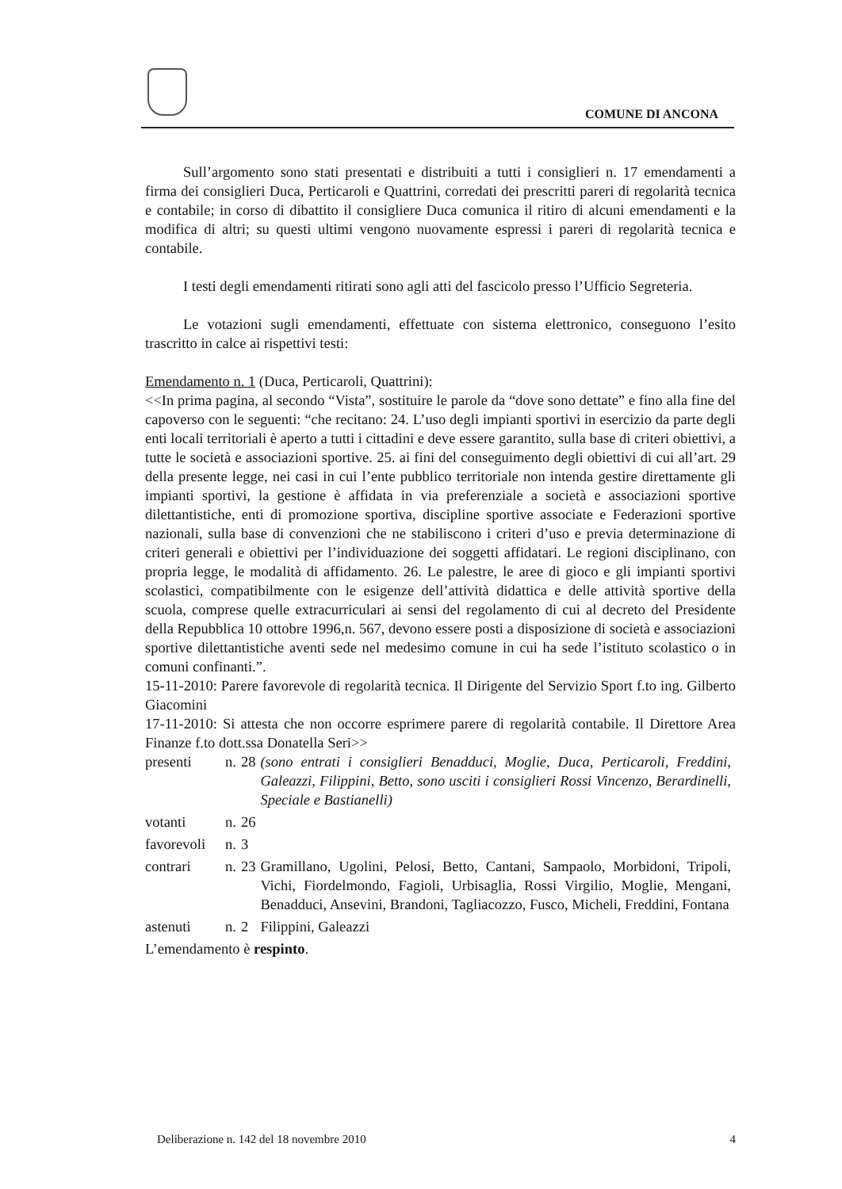COMUNE DI ANCONA
Sull’argomento sono stati presentati e distribuiti a tutti i consiglieri n. 17 emendamenti a firma dei consiglieri Duca, Perticaroli e Quattrini, corredati dei prescritti pareri di regolarità tecnica e contabile; in corso di dibattito il consigliere Duca comunica il ritiro di alcuni emendamenti e la modifica di altri; su questi ultimi vengono nuovamente espressi i pareri di regolarità tecnica e contabile.
I testi degli emendamenti ritirati sono agli atti del fascicolo presso l’Ufficio Segreteria.
Le votazioni sugli emendamenti, effettuate con sistema elettronico, conseguono l’esito trascritto in calce ai rispettivi testi:
Emendamento n. 1 (Duca, Perticaroli, Quattrini):
<<In prima pagina, al secondo “Vista”, sostituire le parole da “dove sono dettate” e fino alla fine del capoverso con le seguenti: “che recitano: 24. L’uso degli impianti sportivi in esercizio da parte degli enti locali territoriali è aperto a tutti i cittadini e deve essere garantito, sulla base di criteri obiettivi, a tutte le società e associazioni sportive. 25. ai fini del conseguimento degli obiettivi di cui all’art. 29 della presente legge, nei casi in cui l’ente pubblico territoriale non intenda gestire direttamente gli impianti sportivi, la gestione è affidata in via preferenziale a società e associazioni sportive dilettantistiche, enti di promozione sportiva, discipline sportive associate e Federazioni sportive nazionali, sulla base di convenzioni che ne stabiliscono i criteri d’uso e previa determinazione di criteri generali e obiettivi per l’individuazione dei soggetti affidatari. Le regioni disciplinano, con propria legge, le modalità di affidamento. 26. Le palestre, le aree di gioco e gli impianti sportivi scolastici, compatibilmente con le esigenze dell’attività didattica e delle attività sportive della scuola, comprese quelle extracurriculari ai sensi del regolamento di cui al decreto del Presidente della Repubblica 10 ottobre 1996,n. 567, devono essere posti a disposizione di società e associazioni sportive dilettantistiche aventi sede nel medesimo comune in cui ha sede l’istituto scolastico o in comuni confinanti.”.
15-11-2010: Parere favorevole di regolarità tecnica. Il Dirigente del Servizio Sport f.to ing. Gilberto Giacomini
17-11-2010: Si attesta che non occorre esprimere parere di regolarità contabile. Il Direttore Area Finanze f.to dott.ssa Donatella Seri>>
| presenti | n. | 28 | (sono entrati i consiglieri Benadduci, Moglie, Duca, Perticaroli, Freddini, Galeazzi, Filippini, Betto, sono usciti i consiglieri Rossi Vincenzo, Berardinelli, Speciale e Bastianelli) |
| votanti | n. | 26 | |
| favorevoli | n. | 3 | |
| contrari | n. | 23 | Gramillano, Ugolini, Pelosi, Betto, Cantani, Sampaolo, Morbidoni, Tripoli, Vichi, Fiordelmondo, Fagioli, Urbisaglia, Rossi Virgilio, Moglie, Mengani, Benadduci, Ansevini, Brandoni, Tagliacozzo, Fusco, Micheli, Freddini, Fontana |
| astenuti | n. | 2 | Filippini, Galeazzi |
L’emendamento è respinto.
Deliberazione n. 142 del 18 novembre 2010 4